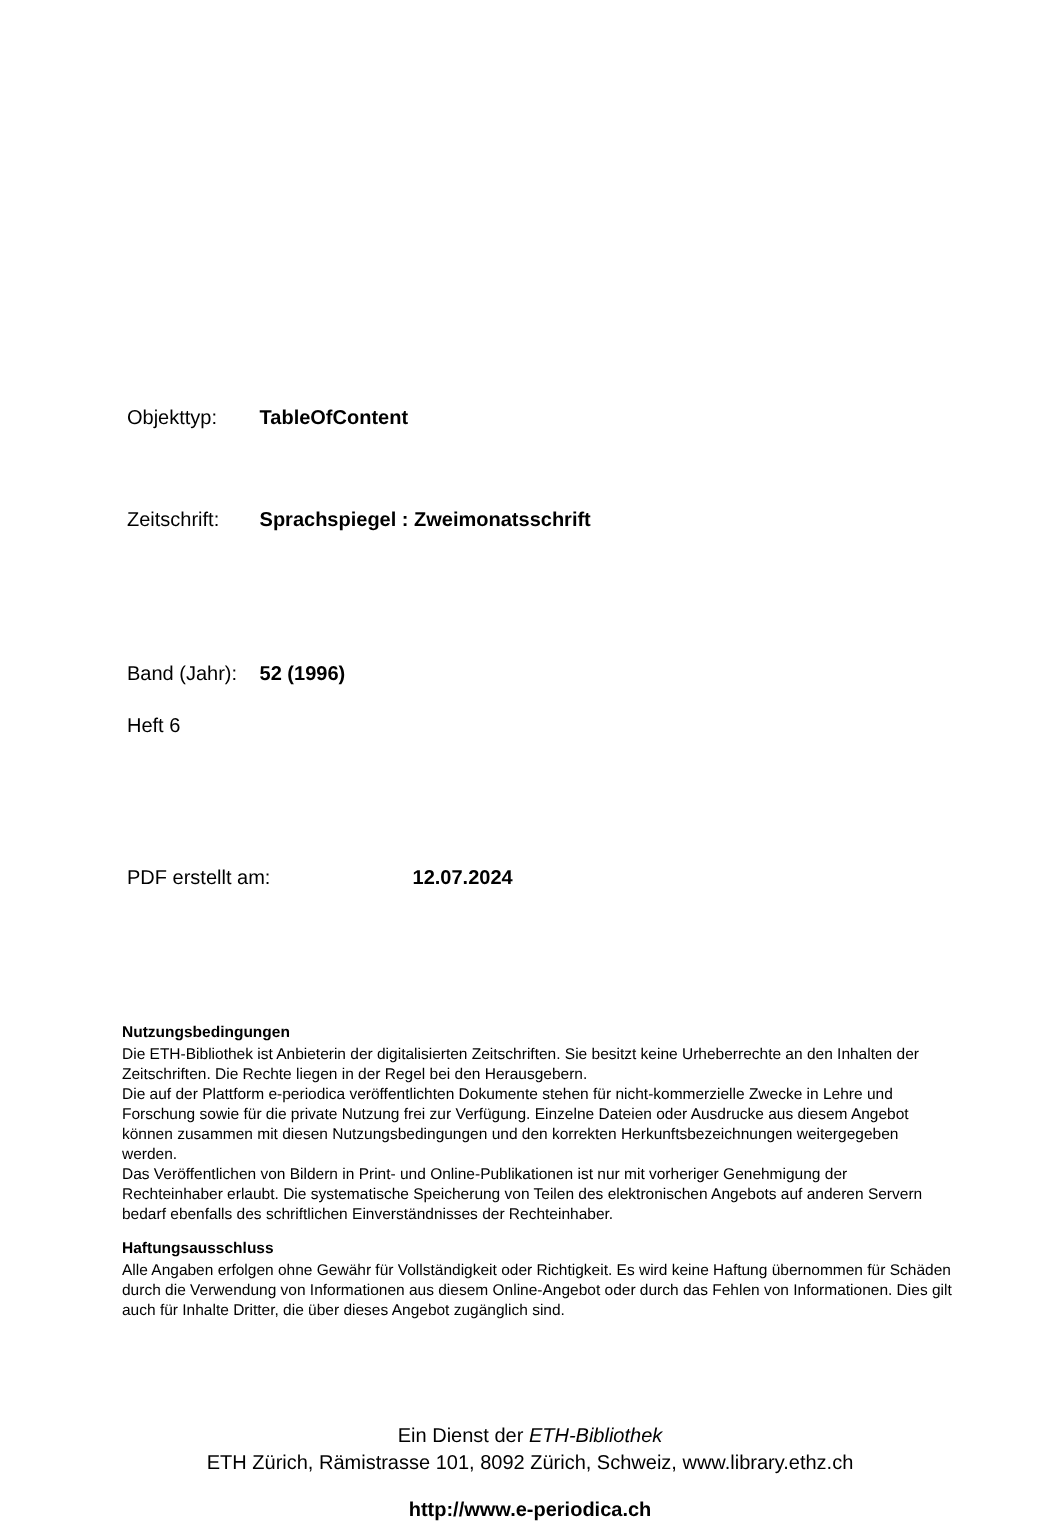Objekttyp: TableOfContent
Zeitschrift: Sprachspiegel : Zweimonatsschrift
Band (Jahr): 52 (1996)
Heft 6
PDF erstellt am: 12.07.2024
Nutzungsbedingungen
Die ETH-Bibliothek ist Anbieterin der digitalisierten Zeitschriften. Sie besitzt keine Urheberrechte an den Inhalten der Zeitschriften. Die Rechte liegen in der Regel bei den Herausgebern.
Die auf der Plattform e-periodica veröffentlichten Dokumente stehen für nicht-kommerzielle Zwecke in Lehre und Forschung sowie für die private Nutzung frei zur Verfügung. Einzelne Dateien oder Ausdrucke aus diesem Angebot können zusammen mit diesen Nutzungsbedingungen und den korrekten Herkunftsbezeichnungen weitergegeben werden.
Das Veröffentlichen von Bildern in Print- und Online-Publikationen ist nur mit vorheriger Genehmigung der Rechteinhaber erlaubt. Die systematische Speicherung von Teilen des elektronischen Angebots auf anderen Servern bedarf ebenfalls des schriftlichen Einverständnisses der Rechteinhaber.
Haftungsausschluss
Alle Angaben erfolgen ohne Gewähr für Vollständigkeit oder Richtigkeit. Es wird keine Haftung übernommen für Schäden durch die Verwendung von Informationen aus diesem Online-Angebot oder durch das Fehlen von Informationen. Dies gilt auch für Inhalte Dritter, die über dieses Angebot zugänglich sind.
Ein Dienst der ETH-Bibliothek
ETH Zürich, Rämistrasse 101, 8092 Zürich, Schweiz, www.library.ethz.ch
http://www.e-periodica.ch